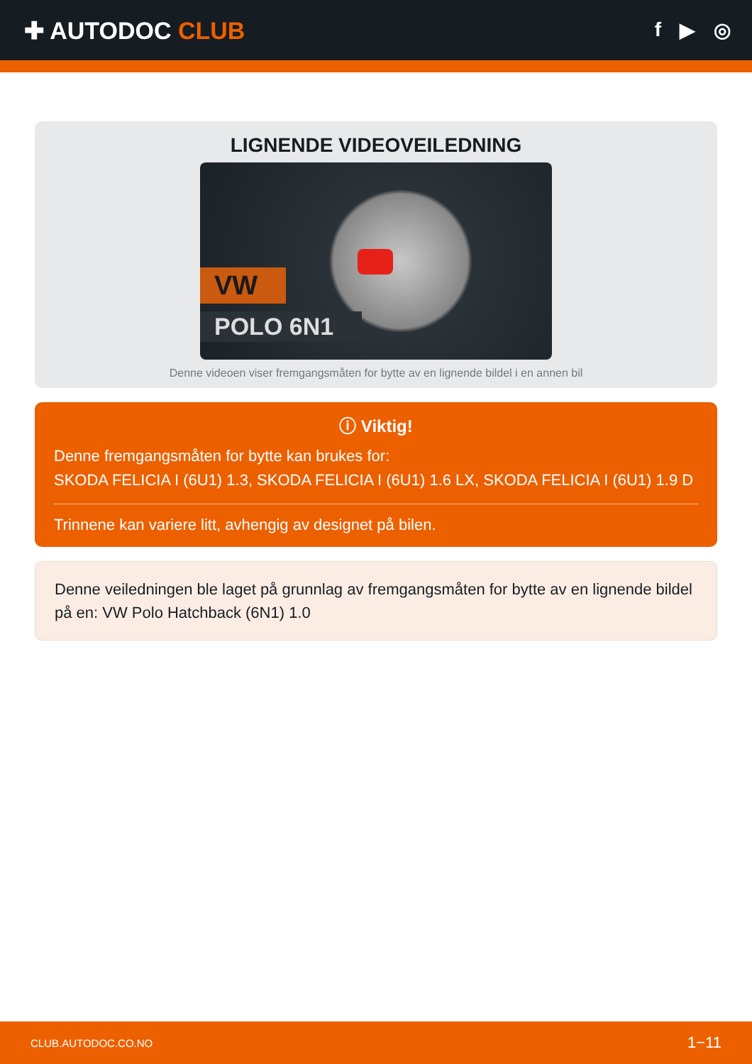✚ AUTODOC CLUB
f ▶ ◎
LIGNENDE VIDEOVEILEDNING
VW
POLO 6N1
Denne videoen viser fremgangsmåten for bytte av en lignende bildel i en annen bil
ⓘ Viktig!
Denne fremgangsmåten for bytte kan brukes for:
SKODA FELICIA I (6U1) 1.3, SKODA FELICIA I (6U1) 1.6 LX, SKODA FELICIA I (6U1) 1.9 D
Trinnene kan variere litt, avhengig av designet på bilen.
Denne veiledningen ble laget på grunnlag av fremgangsmåten for bytte av en lignende bildel på en: VW Polo Hatchback (6N1) 1.0
CLUB.AUTODOC.CO.NO 1−11